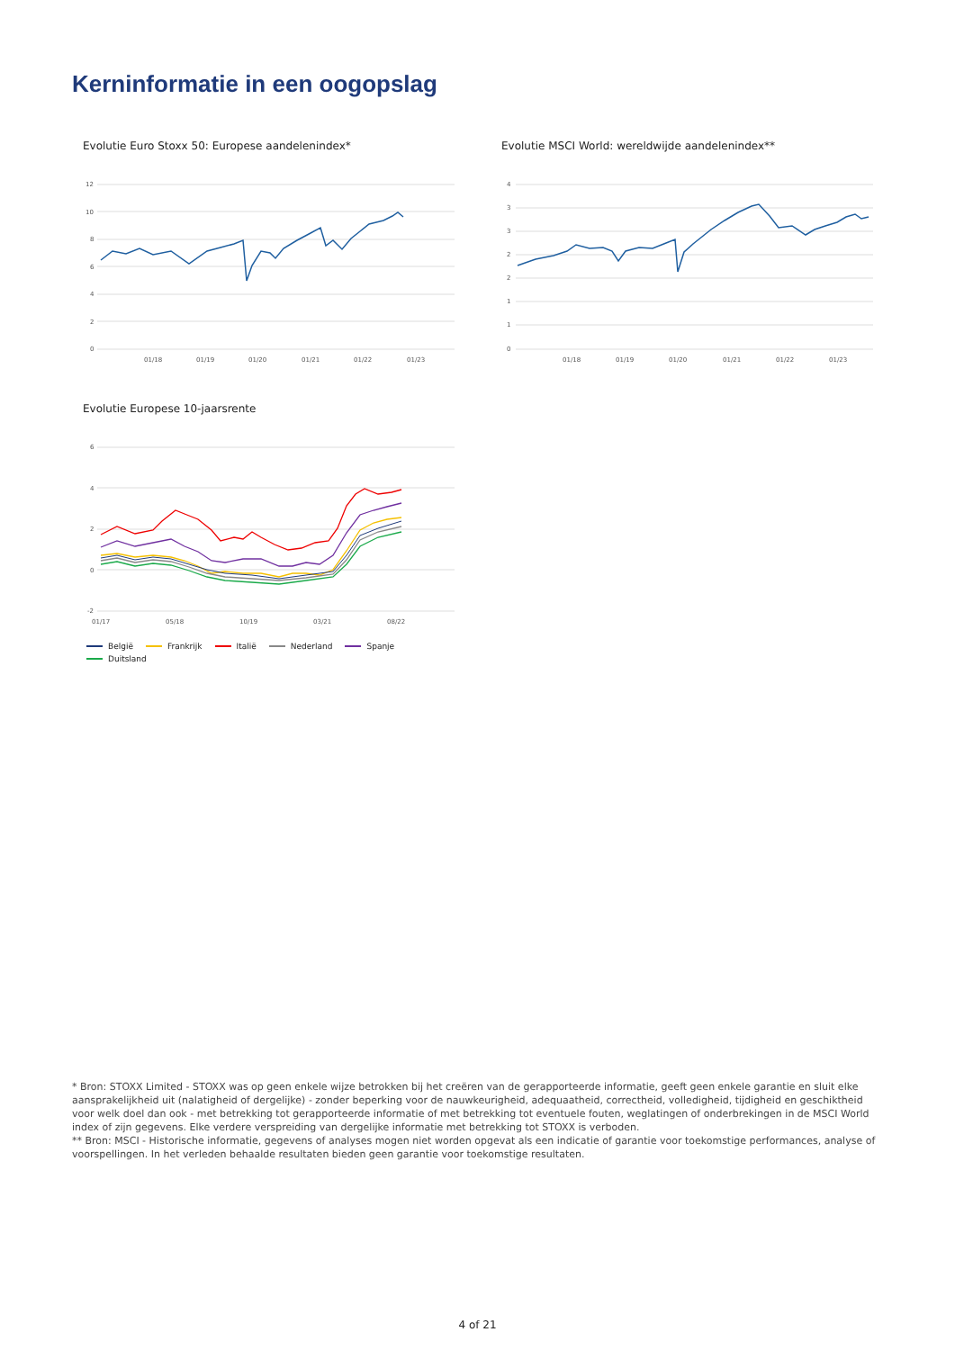Kerninformatie in een oogopslag
Evolutie Euro Stoxx 50: Europese aandelenindex*
12
10
8
6
4
2
0
01/18
01/19
01/20
01/21
01/22
01/23
Evolutie MSCI World: wereldwijde aandelenindex**
4
3
3
2
2
1
1
0
01/18
01/19
01/20
01/21
01/22
01/23
Evolutie Europese 10-jaarsrente
6
4
2
0
-2
01/17
05/18
10/19
03/21
08/22
België Frankrijk Italië Nederland Spanje Duitsland
* Bron: STOXX Limited - STOXX was op geen enkele wijze betrokken bij het creëren van de gerapporteerde informatie, geeft geen enkele garantie en sluit elke aansprakelijkheid uit (nalatigheid of dergelijke) - zonder beperking voor de nauwkeurigheid, adequaatheid, correctheid, volledigheid, tijdigheid en geschiktheid voor welk doel dan ook - met betrekking tot gerapporteerde informatie of met betrekking tot eventuele fouten, weglatingen of onderbrekingen in de MSCI World index of zijn gegevens. Elke verdere verspreiding van dergelijke informatie met betrekking tot STOXX is verboden.
** Bron: MSCI - Historische informatie, gegevens of analyses mogen niet worden opgevat als een indicatie of garantie voor toekomstige performances, analyse of voorspellingen. In het verleden behaalde resultaten bieden geen garantie voor toekomstige resultaten.
4 of 21